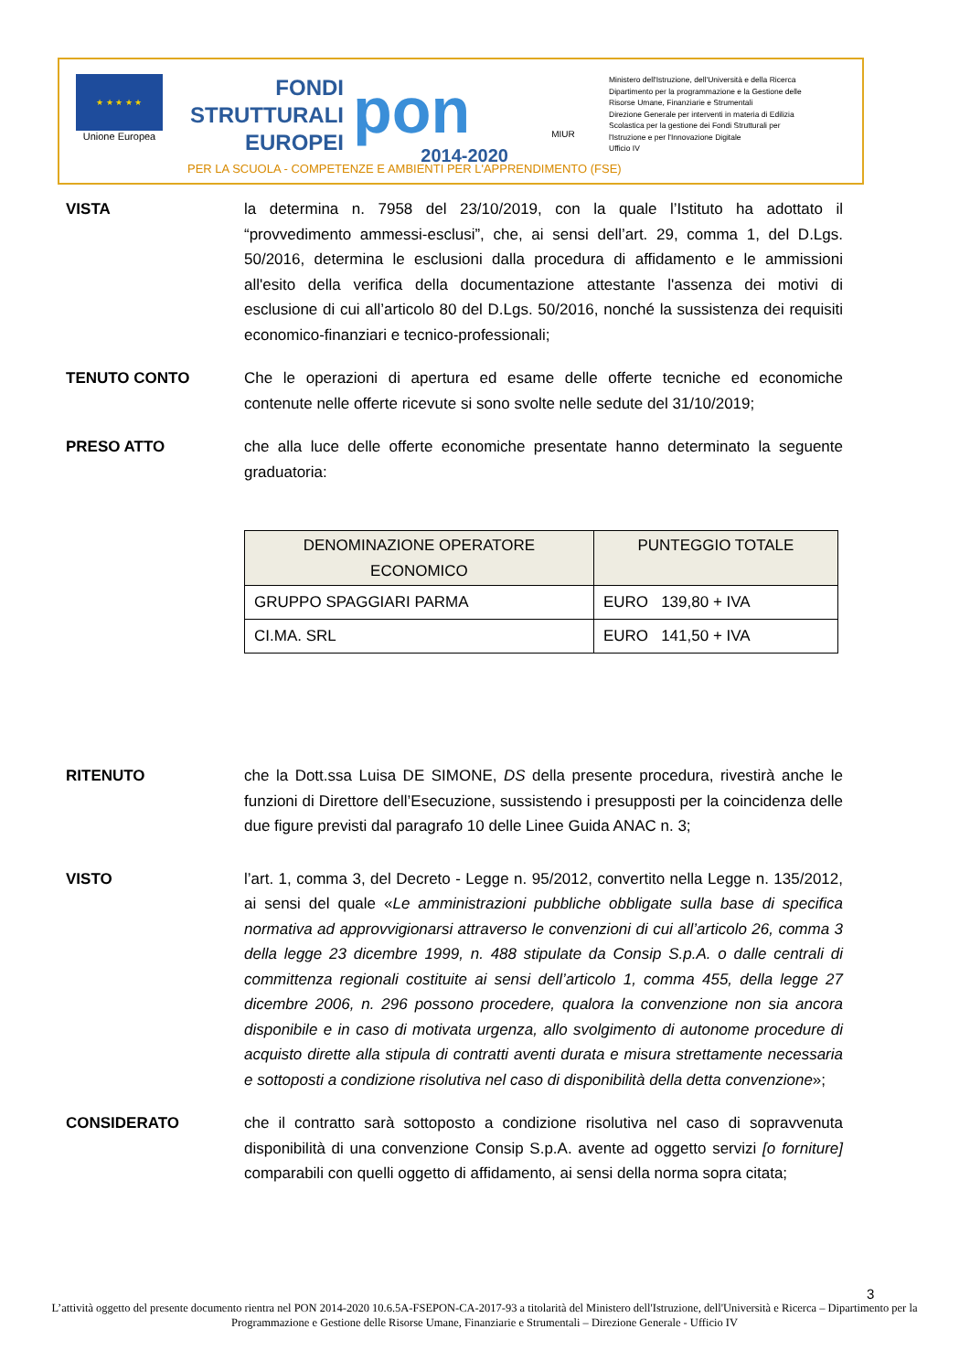★ ★ ★ ★ ★
Unione Europea
FONDI
STRUTTURALI
EUROPEI
pon
2014-2020
MIUR
Ministero dell'Istruzione, dell'Università e della Ricerca
Dipartimento per la programmazione e la Gestione delle
Risorse Umane, Finanziarie e Strumentali
Direzione Generale per interventi in materia di Edilizia
Scolastica per la gestione dei Fondi Strutturali per
l'Istruzione e per l'Innovazione Digitale
Ufficio IV
PER LA SCUOLA - COMPETENZE E AMBIENTI PER L'APPRENDIMENTO (FSE)
VISTA la determina n. 7958 del 23/10/2019, con la quale l’Istituto ha adottato il “provvedimento ammessi-esclusi”, che, ai sensi dell’art. 29, comma 1, del D.Lgs. 50/2016, determina le esclusioni dalla procedura di affidamento e le ammissioni all'esito della verifica della documentazione attestante l'assenza dei motivi di esclusione di cui all’articolo 80 del D.Lgs. 50/2016, nonché la sussistenza dei requisiti economico-finanziari e tecnico-professionali;
TENUTO CONTO Che le operazioni di apertura ed esame delle offerte tecniche ed economiche contenute nelle offerte ricevute si sono svolte nelle sedute del 31/10/2019;
PRESO ATTO che alla luce delle offerte economiche presentate hanno determinato la seguente graduatoria:
| DENOMINAZIONE OPERATORE ECONOMICO | PUNTEGGIO TOTALE |
| --- | --- |
| GRUPPO SPAGGIARI PARMA | EURO 139,80 + IVA |
| CI.MA. SRL | EURO 141,50 + IVA |
RITENUTO che la Dott.ssa Luisa DE SIMONE, DS della presente procedura, rivestirà anche le funzioni di Direttore dell’Esecuzione, sussistendo i presupposti per la coincidenza delle due figure previsti dal paragrafo 10 delle Linee Guida ANAC n. 3;
VISTO l’art. 1, comma 3, del Decreto - Legge n. 95/2012, convertito nella Legge n. 135/2012, ai sensi del quale «Le amministrazioni pubbliche obbligate sulla base di specifica normativa ad approvvigionarsi attraverso le convenzioni di cui all’articolo 26, comma 3 della legge 23 dicembre 1999, n. 488 stipulate da Consip S.p.A. o dalle centrali di committenza regionali costituite ai sensi dell’articolo 1, comma 455, della legge 27 dicembre 2006, n. 296 possono procedere, qualora la convenzione non sia ancora disponibile e in caso di motivata urgenza, allo svolgimento di autonome procedure di acquisto dirette alla stipula di contratti aventi durata e misura strettamente necessaria e sottoposti a condizione risolutiva nel caso di disponibilità della detta convenzione»;
CONSIDERATO che il contratto sarà sottoposto a condizione risolutiva nel caso di sopravvenuta disponibilità di una convenzione Consip S.p.A. avente ad oggetto servizi [o forniture] comparabili con quelli oggetto di affidamento, ai sensi della norma sopra citata;
3
L’attività oggetto del presente documento rientra nel PON 2014-2020 10.6.5A-FSEPON-CA-2017-93 a titolarità del Ministero dell'Istruzione, dell'Università e Ricerca – Dipartimento per la Programmazione e Gestione delle Risorse Umane, Finanziarie e Strumentali – Direzione Generale - Ufficio IV